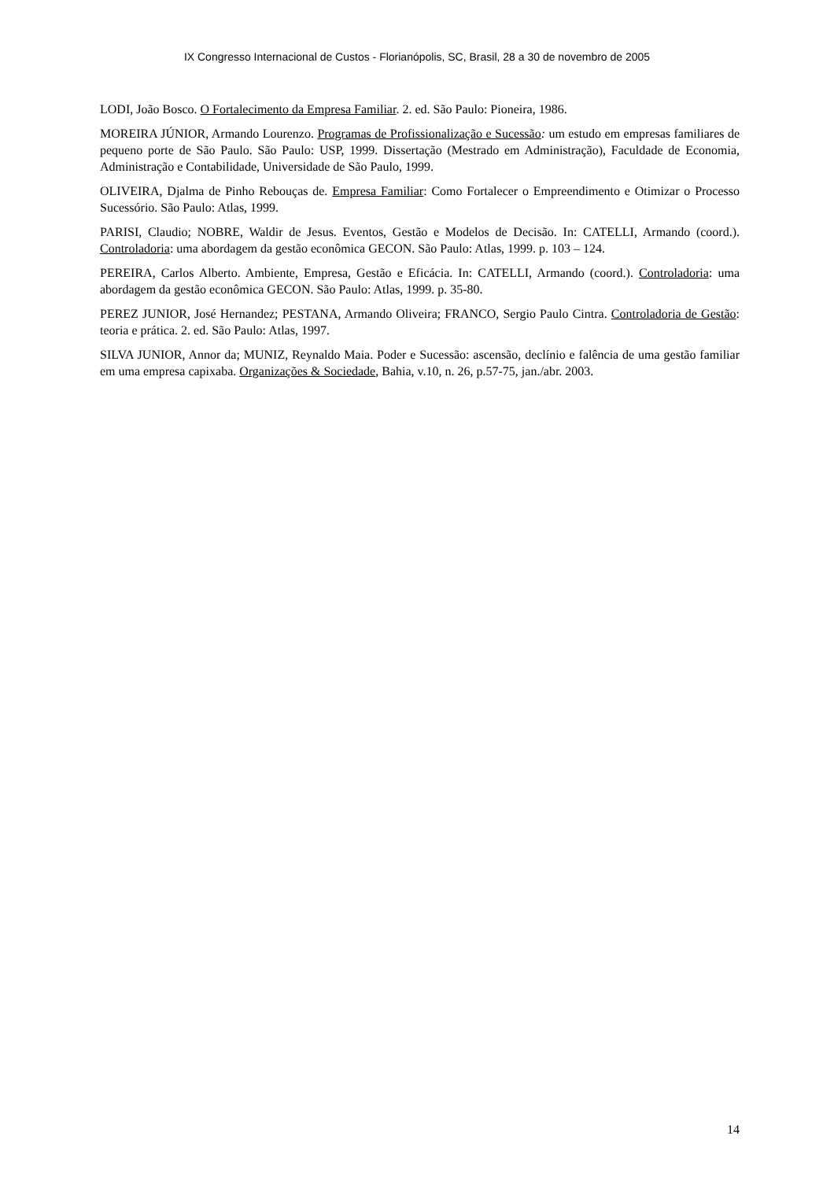IX Congresso Internacional de Custos - Florianópolis, SC, Brasil, 28 a 30 de novembro de 2005
LODI, João Bosco. O Fortalecimento da Empresa Familiar. 2. ed. São Paulo: Pioneira, 1986.
MOREIRA JÚNIOR, Armando Lourenzo. Programas de Profissionalização e Sucessão: um estudo em empresas familiares de pequeno porte de São Paulo. São Paulo: USP, 1999. Dissertação (Mestrado em Administração), Faculdade de Economia, Administração e Contabilidade, Universidade de São Paulo, 1999.
OLIVEIRA, Djalma de Pinho Rebouças de. Empresa Familiar: Como Fortalecer o Empreendimento e Otimizar o Processo Sucessório. São Paulo: Atlas, 1999.
PARISI, Claudio; NOBRE, Waldir de Jesus. Eventos, Gestão e Modelos de Decisão. In: CATELLI, Armando (coord.). Controladoria: uma abordagem da gestão econômica GECON. São Paulo: Atlas, 1999. p. 103 – 124.
PEREIRA, Carlos Alberto. Ambiente, Empresa, Gestão e Eficácia. In: CATELLI, Armando (coord.). Controladoria: uma abordagem da gestão econômica GECON. São Paulo: Atlas, 1999. p. 35-80.
PEREZ JUNIOR, José Hernandez; PESTANA, Armando Oliveira; FRANCO, Sergio Paulo Cintra. Controladoria de Gestão: teoria e prática. 2. ed. São Paulo: Atlas, 1997.
SILVA JUNIOR, Annor da; MUNIZ, Reynaldo Maia. Poder e Sucessão: ascensão, declínio e falência de uma gestão familiar em uma empresa capixaba. Organizações & Sociedade, Bahia, v.10, n. 26, p.57-75, jan./abr. 2003.
14